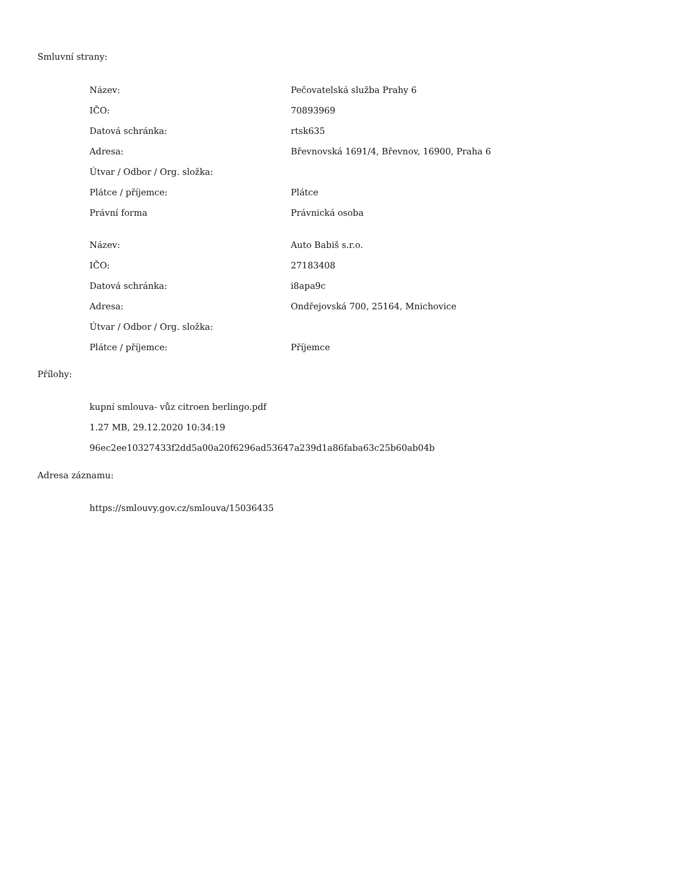Smluvní strany:
| Název: | Pečovatelská služba Prahy 6 |
| IČO: | 70893969 |
| Datová schránka: | rtsk635 |
| Adresa: | Břevnovská 1691/4, Břevnov, 16900, Praha 6 |
| Útvar / Odbor / Org. složka: | |
| Plátce / příjemce: | Plátce |
| Právní forma | Právnická osoba |
| Název: | Auto Babiš s.r.o. |
| IČO: | 27183408 |
| Datová schránka: | i8apa9c |
| Adresa: | Ondřejovská 700, 25164, Mnichovice |
| Útvar / Odbor / Org. složka: | |
| Plátce / příjemce: | Příjemce |
Přílohy:
kupní smlouva- vůz citroen berlingo.pdf
1.27 MB, 29.12.2020 10:34:19
96ec2ee10327433f2dd5a00a20f6296ad53647a239d1a86faba63c25b60ab04b
Adresa záznamu:
https://smlouvy.gov.cz/smlouva/15036435